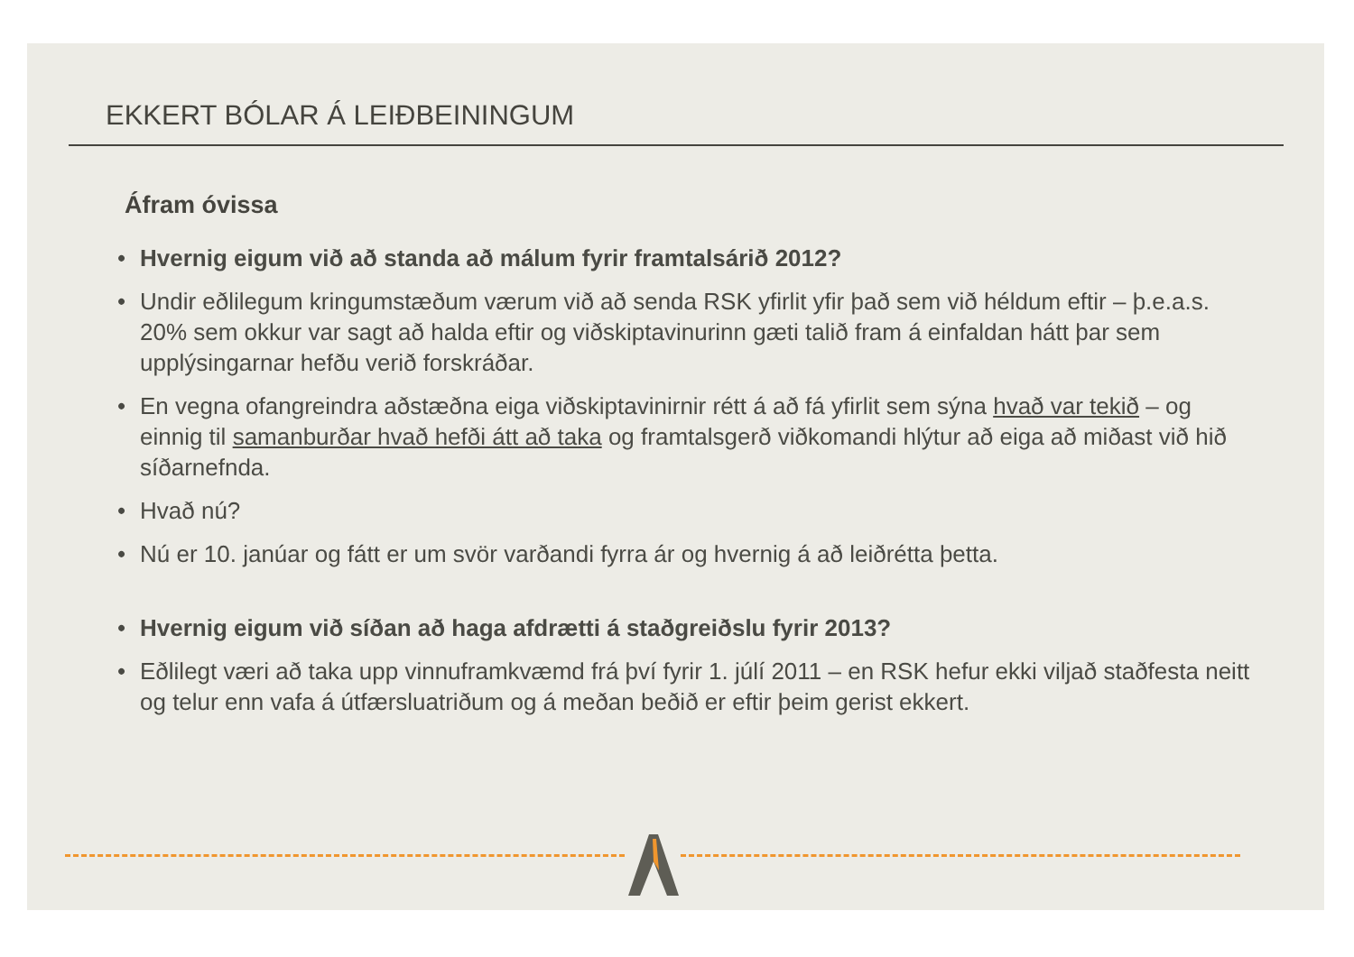EKKERT BÓLAR Á LEIÐBEININGUM
Áfram óvissa
• Hvernig eigum við að standa að málum fyrir framtalsárið 2012?
• Undir eðlilegum kringumstæðum værum við að senda RSK yfirlit yfir það sem við héldum eftir – þ.e.a.s. 20% sem okkur var sagt að halda eftir og viðskiptavinurinn gæti talið fram á einfaldan hátt þar sem upplýsingarnar hefðu verið forskráðar.
• En vegna ofangreindra aðstæðna eiga viðskiptavinirnir rétt á að fá yfirlit sem sýna hvað var tekið – og einnig til samanburðar hvað hefði átt að taka og framtalsgerð viðkomandi hlýtur að eiga að miðast við hið síðarnefnda.
• Hvað nú?
• Nú er 10. janúar og fátt er um svör varðandi fyrra ár og hvernig á að leiðrétta þetta.
• Hvernig eigum við síðan að haga afdrætti á staðgreiðslu fyrir 2013?
• Eðlilegt væri að taka upp vinnuframkvæmd frá því fyrir 1. júlí 2011 – en RSK hefur ekki viljað staðfesta neitt og telur enn vafa á útfærsluatriðum og á meðan beðið er eftir þeim gerist ekkert.